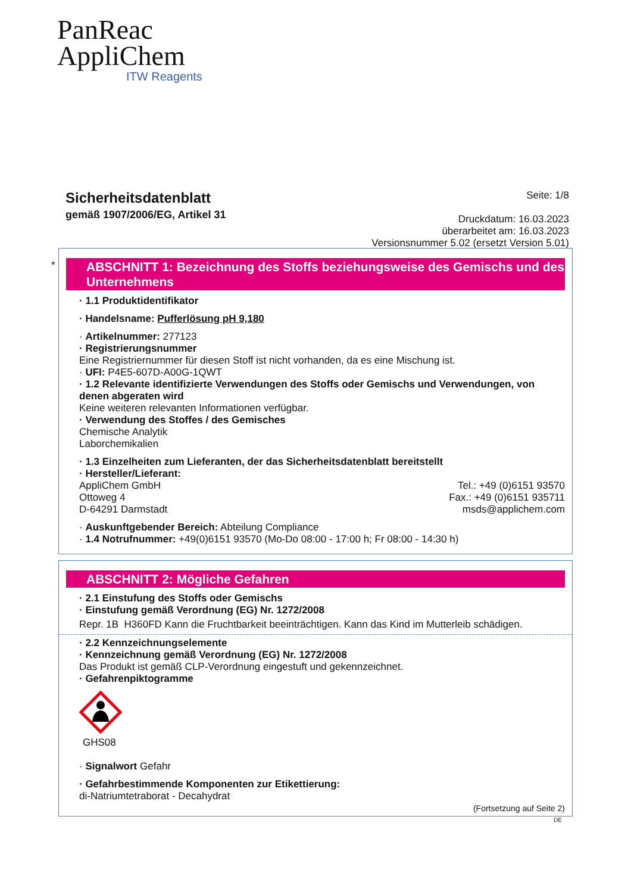PanReac
AppliChem
ITW Reagents
Sicherheitsdatenblatt
gemäß 1907/2006/EG, Artikel 31
Seite: 1/8
Druckdatum: 16.03.2023
überarbeitet am: 16.03.2023
Versionsnummer 5.02 (ersetzt Version 5.01)
*
ABSCHNITT 1: Bezeichnung des Stoffs beziehungsweise des Gemischs und des Unternehmens
· 1.1 Produktidentifikator
· Handelsname: Pufferlösung pH 9,180
· Artikelnummer: 277123
· Registrierungsnummer
Eine Registriernummer für diesen Stoff ist nicht vorhanden, da es eine Mischung ist.
· UFI: P4E5-607D-A00G-1QWT
· 1.2 Relevante identifizierte Verwendungen des Stoffs oder Gemischs und Verwendungen, von denen abgeraten wird
Keine weiteren relevanten Informationen verfügbar.
· Verwendung des Stoffes / des Gemisches
Chemische Analytik
Laborchemikalien
· 1.3 Einzelheiten zum Lieferanten, der das Sicherheitsdatenblatt bereitstellt
· Hersteller/Lieferant:
AppliChem GmbH
Ottoweg 4
D-64291 Darmstadt
Tel.: +49 (0)6151 93570
Fax.: +49 (0)6151 935711
msds@applichem.com
· Auskunftgebender Bereich: Abteilung Compliance
· 1.4 Notrufnummer: +49(0)6151 93570 (Mo-Do 08:00 - 17:00 h; Fr 08:00 - 14:30 h)
ABSCHNITT 2: Mögliche Gefahren
· 2.1 Einstufung des Stoffs oder Gemischs
· Einstufung gemäß Verordnung (EG) Nr. 1272/2008
Repr. 1B H360FD Kann die Fruchtbarkeit beeinträchtigen. Kann das Kind im Mutterleib schädigen.
· 2.2 Kennzeichnungselemente
· Kennzeichnung gemäß Verordnung (EG) Nr. 1272/2008
Das Produkt ist gemäß CLP-Verordnung eingestuft und gekennzeichnet.
· Gefahrenpiktogramme
GHS08
· Signalwort Gefahr
· Gefahrbestimmende Komponenten zur Etikettierung:
di-Natriumtetraborat - Decahydrat
(Fortsetzung auf Seite 2)
DE